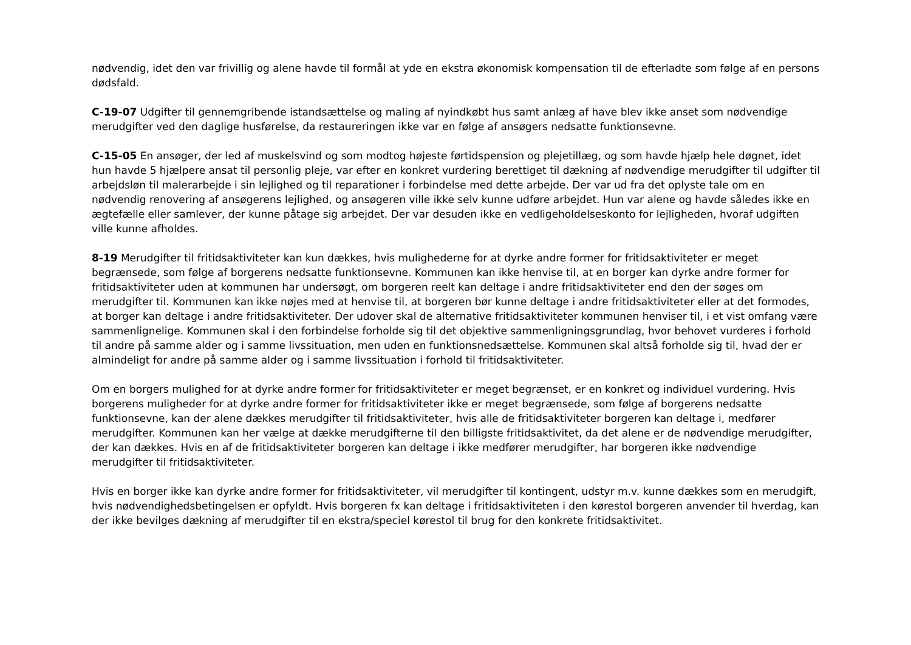nødvendig, idet den var frivillig og alene havde til formål at yde en ekstra økonomisk kompensation til de efterladte som følge af en persons dødsfald.
C-19-07 Udgifter til gennemgribende istandsættelse og maling af nyindkøbt hus samt anlæg af have blev ikke anset som nødvendige merudgifter ved den daglige husførelse, da restaureringen ikke var en følge af ansøgers nedsatte funktionsevne.
C-15-05 En ansøger, der led af muskelsvind og som modtog højeste førtidspension og plejetillæg, og som havde hjælp hele døgnet, idet hun havde 5 hjælpere ansat til personlig pleje, var efter en konkret vurdering berettiget til dækning af nødvendige merudgifter til udgifter til arbejdsløn til malerarbejde i sin lejlighed og til reparationer i forbindelse med dette arbejde. Der var ud fra det oplyste tale om en nødvendig renovering af ansøgerens lejlighed, og ansøgeren ville ikke selv kunne udføre arbejdet. Hun var alene og havde således ikke en ægtefælle eller samlever, der kunne påtage sig arbejdet. Der var desuden ikke en vedligeholdelseskonto for lejligheden, hvoraf udgiften ville kunne afholdes.
8-19 Merudgifter til fritidsaktiviteter kan kun dækkes, hvis mulighederne for at dyrke andre former for fritidsaktiviteter er meget begrænsede, som følge af borgerens nedsatte funktionsevne. Kommunen kan ikke henvise til, at en borger kan dyrke andre former for fritidsaktiviteter uden at kommunen har undersøgt, om borgeren reelt kan deltage i andre fritidsaktiviteter end den der søges om merudgifter til. Kommunen kan ikke nøjes med at henvise til, at borgeren bør kunne deltage i andre fritidsaktiviteter eller at det formodes, at borger kan deltage i andre fritidsaktiviteter. Der udover skal de alternative fritidsaktiviteter kommunen henviser til, i et vist omfang være sammenlignelige. Kommunen skal i den forbindelse forholde sig til det objektive sammenligningsgrundlag, hvor behovet vurderes i forhold til andre på samme alder og i samme livssituation, men uden en funktionsnedsættelse. Kommunen skal altså forholde sig til, hvad der er almindeligt for andre på samme alder og i samme livssituation i forhold til fritidsaktiviteter.
Om en borgers mulighed for at dyrke andre former for fritidsaktiviteter er meget begrænset, er en konkret og individuel vurdering. Hvis borgerens muligheder for at dyrke andre former for fritidsaktiviteter ikke er meget begrænsede, som følge af borgerens nedsatte funktionsevne, kan der alene dækkes merudgifter til fritidsaktiviteter, hvis alle de fritidsaktiviteter borgeren kan deltage i, medfører merudgifter. Kommunen kan her vælge at dække merudgifterne til den billigste fritidsaktivitet, da det alene er de nødvendige merudgifter, der kan dækkes. Hvis en af de fritidsaktiviteter borgeren kan deltage i ikke medfører merudgifter, har borgeren ikke nødvendige merudgifter til fritidsaktiviteter.
Hvis en borger ikke kan dyrke andre former for fritidsaktiviteter, vil merudgifter til kontingent, udstyr m.v. kunne dækkes som en merudgift, hvis nødvendighedsbetingelsen er opfyldt. Hvis borgeren fx kan deltage i fritidsaktiviteten i den kørestol borgeren anvender til hverdag, kan der ikke bevilges dækning af merudgifter til en ekstra/speciel kørestol til brug for den konkrete fritidsaktivitet.